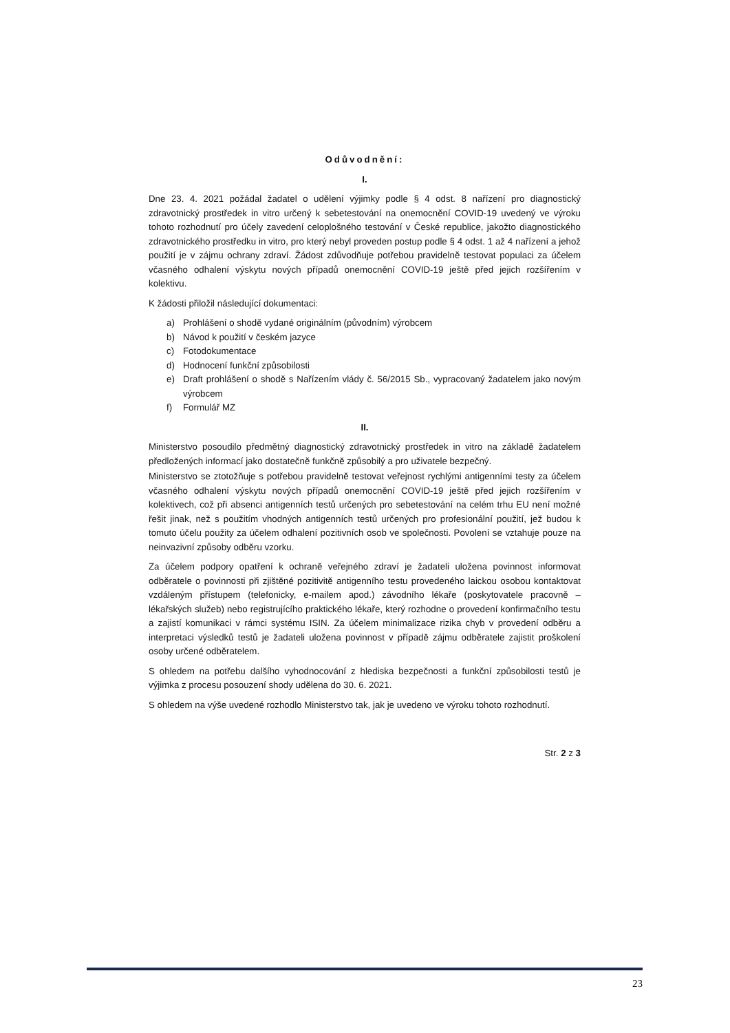Odůvodnění:
I.
Dne 23. 4. 2021 požádal žadatel o udělení výjimky podle § 4 odst. 8 nařízení pro diagnostický zdravotnický prostředek in vitro určený k sebetestování na onemocnění COVID-19 uvedený ve výroku tohoto rozhodnutí pro účely zavedení celoplošného testování v České republice, jakožto diagnostického zdravotnického prostředku in vitro, pro který nebyl proveden postup podle § 4 odst. 1 až 4 nařízení a jehož použití je v zájmu ochrany zdraví. Žádost zdůvodňuje potřebou pravidelně testovat populaci za účelem včasného odhalení výskytu nových případů onemocnění COVID-19 ještě před jejich rozšířením v kolektivu.
K žádosti přiložil následující dokumentaci:
a) Prohlášení o shodě vydané originálním (původním) výrobcem
b) Návod k použití v českém jazyce
c) Fotodokumentace
d) Hodnocení funkční způsobilosti
e) Draft prohlášení o shodě s Nařízením vlády č. 56/2015 Sb., vypracovaný žadatelem jako novým výrobcem
f) Formulář MZ
II.
Ministerstvo posoudilo předmětný diagnostický zdravotnický prostředek in vitro na základě žadatelem předložených informací jako dostatečně funkčně způsobilý a pro uživatele bezpečný.
Ministerstvo se ztotožňuje s potřebou pravidelně testovat veřejnost rychlými antigenními testy za účelem včasného odhalení výskytu nových případů onemocnění COVID-19 ještě před jejich rozšířením v kolektivech, což při absenci antigenních testů určených pro sebetestování na celém trhu EU není možné řešit jinak, než s použitím vhodných antigenních testů určených pro profesionální použití, jež budou k tomuto účelu použity za účelem odhalení pozitivních osob ve společnosti. Povolení se vztahuje pouze na neinvazivní způsoby odběru vzorku.
Za účelem podpory opatření k ochraně veřejného zdraví je žadateli uložena povinnost informovat odběratele o povinnosti při zjištěné pozitivitě antigenního testu provedeného laickou osobou kontaktovat vzdáleným přístupem (telefonicky, e-mailem apod.) závodního lékaře (poskytovatele pracovně – lékařských služeb) nebo registrujícího praktického lékaře, který rozhodne o provedení konfirmačního testu a zajistí komunikaci v rámci systému ISIN. Za účelem minimalizace rizika chyb v provedení odběru a interpretaci výsledků testů je žadateli uložena povinnost v případě zájmu odběratele zajistit proškolení osoby určené odběratelem.
S ohledem na potřebu dalšího vyhodnocování z hlediska bezpečnosti a funkční způsobilosti testů je výjimka z procesu posouzení shody udělena do 30. 6. 2021.
S ohledem na výše uvedené rozhodlo Ministerstvo tak, jak je uvedeno ve výroku tohoto rozhodnutí.
Str. 2 z 3
23